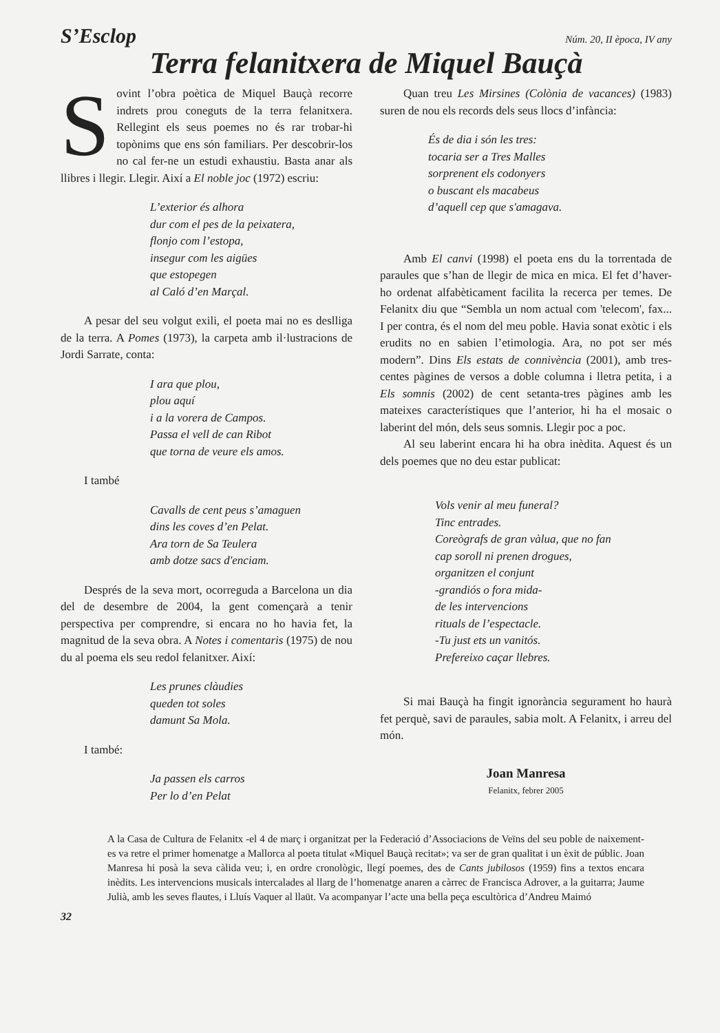S’Esclop Núm. 20, II època, IV any
Terra felanitxera de Miquel Bauçà
Sovint l’obra poètica de Miquel Bauçà recorre indrets prou coneguts de la terra felanitxera. Rellegint els seus poemes no és rar trobar-hi topònims que ens són familiars. Per descobrir-los no cal fer-ne un estudi exhaustiu. Basta anar als llibres i llegir. Llegir. Així a El noble joc (1972) escriu:
L’exterior és alhora
dur com el pes de la peixatera,
flonjo com l’estopa,
insegur com les aigües
que estopegen
al Caló d’en Marçal.
A pesar del seu volgut exili, el poeta mai no es deslliga de la terra. A Pomes (1973), la carpeta amb il·lustracions de Jordi Sarrate, conta:
I ara que plou,
plou aquí
i a la vorera de Campos.
Passa el vell de can Ribot
que torna de veure els amos.
I també
Cavalls de cent peus s’amaguen
dins les coves d’en Pelat.
Ara torn de Sa Teulera
amb dotze sacs d'enciam.
Després de la seva mort, ocorreguda a Barcelona un dia del de desembre de 2004, la gent començarà a tenir perspectiva per comprendre, si encara no ho havia fet, la magnitud de la seva obra. A Notes i comentaris (1975) de nou du al poema els seu redol felanitxer. Així:
Les prunes clàudies
queden tot soles
damunt Sa Mola.
I també:
Ja passen els carros
Per lo d’en Pelat
Quan treu Les Mirsines (Colònia de vacances) (1983) suren de nou els records dels seus llocs d’infància:
És de dia i són les tres:
tocaria ser a Tres Malles
sorprenent els codonyers
o buscant els macabeus
d’aquell cep que s'amagava.
Amb El canvi (1998) el poeta ens du la torrentada de paraules que s’han de llegir de mica en mica. El fet d’haver-ho ordenat alfabèticament facilita la recerca per temes. De Felanitx diu que “Sembla un nom actual com 'telecom', fax... I per contra, és el nom del meu poble. Havia sonat exòtic i els erudits no en sabien l’etimologia. Ara, no pot ser més modern”. Dins Els estats de connivència (2001), amb tres-centes pàgines de versos a doble columna i lletra petita, i a Els somnis (2002) de cent setanta-tres pàgines amb les mateixes característiques que l’anterior, hi ha el mosaic o laberint del món, dels seus somnis. Llegir poc a poc.
Al seu laberint encara hi ha obra inèdita. Aquest és un dels poemes que no deu estar publicat:
Vols venir al meu funeral?
Tinc entrades.
Coreògrafs de gran vàlua, que no fan
cap soroll ni prenen drogues,
organitzen el conjunt
-grandiós o fora mida-
de les intervencions
rituals de l’espectacle.
-Tu just ets un vanitós.
Prefereixo caçar llebres.
Si mai Bauçà ha fingit ignorància segurament ho haurà fet perquè, savi de paraules, sabia molt. A Felanitx, i arreu del món.
Joan Manresa
Felanitx, febrer 2005
A la Casa de Cultura de Felanitx -el 4 de març i organitzat per la Federació d’Associacions de Veïns del seu poble de naixement- es va retre el primer homenatge a Mallorca al poeta titulat «Miquel Bauçà recitat»; va ser de gran qualitat i un èxit de públic. Joan Manresa hi posà la seva càlida veu; i, en ordre cronològic, llegí poemes, des de Cants jubilosos (1959) fins a textos encara inèdits. Les intervencions musicals intercalades al llarg de l’homenatge anaren a càrrec de Francisca Adrover, a la guitarra; Jaume Julià, amb les seves flautes, i Lluís Vaquer al llaüt. Va acompanyar l’acte una bella peça escultòrica d’Andreu Maimó
32